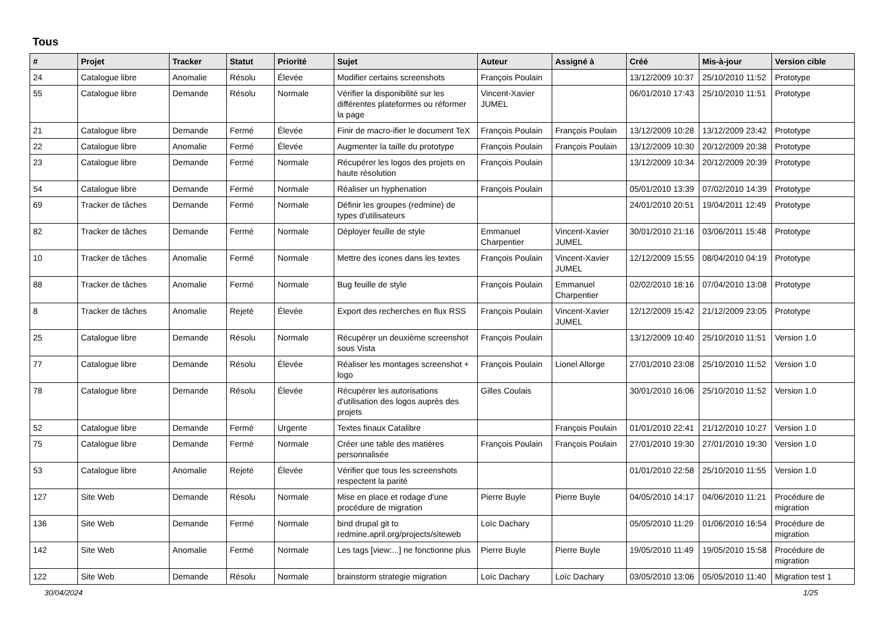Tous
| # | Projet | Tracker | Statut | Priorité | Sujet | Auteur | Assigné à | Créé | Mis-à-jour | Version cible |
| --- | --- | --- | --- | --- | --- | --- | --- | --- | --- | --- |
| 24 | Catalogue libre | Anomalie | Résolu | Élevée | Modifier certains screenshots | François Poulain | | 13/12/2009 10:37 | 25/10/2010 11:52 | Prototype |
| 55 | Catalogue libre | Demande | Résolu | Normale | Vérifier la disponibilité sur les différentes plateformes ou réformer la page | Vincent-Xavier JUMEL | | 06/01/2010 17:43 | 25/10/2010 11:51 | Prototype |
| 21 | Catalogue libre | Demande | Fermé | Élevée | Finir de macro-ifier le document TeX | François Poulain | François Poulain | 13/12/2009 10:28 | 13/12/2009 23:42 | Prototype |
| 22 | Catalogue libre | Anomalie | Fermé | Élevée | Augmenter la taille du prototype | François Poulain | François Poulain | 13/12/2009 10:30 | 20/12/2009 20:38 | Prototype |
| 23 | Catalogue libre | Demande | Fermé | Normale | Récupérer les logos des projets en haute résolution | François Poulain | | 13/12/2009 10:34 | 20/12/2009 20:39 | Prototype |
| 54 | Catalogue libre | Demande | Fermé | Normale | Réaliser un hyphenation | François Poulain | | 05/01/2010 13:39 | 07/02/2010 14:39 | Prototype |
| 69 | Tracker de tâches | Demande | Fermé | Normale | Définir les groupes (redmine) de types d'utilisateurs | | | 24/01/2010 20:51 | 19/04/2011 12:49 | Prototype |
| 82 | Tracker de tâches | Demande | Fermé | Normale | Déployer feuille de style | Emmanuel Charpentier | Vincent-Xavier JUMEL | 30/01/2010 21:16 | 03/06/2011 15:48 | Prototype |
| 10 | Tracker de tâches | Anomalie | Fermé | Normale | Mettre des icones dans les textes | François Poulain | Vincent-Xavier JUMEL | 12/12/2009 15:55 | 08/04/2010 04:19 | Prototype |
| 88 | Tracker de tâches | Anomalie | Fermé | Normale | Bug feuille de style | François Poulain | Emmanuel Charpentier | 02/02/2010 18:16 | 07/04/2010 13:08 | Prototype |
| 8 | Tracker de tâches | Anomalie | Rejeté | Élevée | Export des recherches en flux RSS | François Poulain | Vincent-Xavier JUMEL | 12/12/2009 15:42 | 21/12/2009 23:05 | Prototype |
| 25 | Catalogue libre | Demande | Résolu | Normale | Récupérer un deuxième screenshot sous Vista | François Poulain | | 13/12/2009 10:40 | 25/10/2010 11:51 | Version 1.0 |
| 77 | Catalogue libre | Demande | Résolu | Élevée | Réaliser les montages screenshot + logo | François Poulain | Lionel Allorge | 27/01/2010 23:08 | 25/10/2010 11:52 | Version 1.0 |
| 78 | Catalogue libre | Demande | Résolu | Élevée | Récupérer les autorisations d'utilisation des logos auprès des projets | Gilles Coulais | | 30/01/2010 16:06 | 25/10/2010 11:52 | Version 1.0 |
| 52 | Catalogue libre | Demande | Fermé | Urgente | Textes finaux Catalibre | | François Poulain | 01/01/2010 22:41 | 21/12/2010 10:27 | Version 1.0 |
| 75 | Catalogue libre | Demande | Fermé | Normale | Créer une table des matières personnalisée | François Poulain | François Poulain | 27/01/2010 19:30 | 27/01/2010 19:30 | Version 1.0 |
| 53 | Catalogue libre | Anomalie | Rejeté | Élevée | Vérifier que tous les screenshots respectent la parité | | | 01/01/2010 22:58 | 25/10/2010 11:55 | Version 1.0 |
| 127 | Site Web | Demande | Résolu | Normale | Mise en place et rodage d'une procédure de migration | Pierre Buyle | Pierre Buyle | 04/05/2010 14:17 | 04/06/2010 11:21 | Procédure de migration |
| 136 | Site Web | Demande | Fermé | Normale | bind drupal git to redmine.april.org/projects/siteweb | Loïc Dachary | | 05/05/2010 11:29 | 01/06/2010 16:54 | Procédure de migration |
| 142 | Site Web | Anomalie | Fermé | Normale | Les tags [view:...] ne fonctionne plus | Pierre Buyle | Pierre Buyle | 19/05/2010 11:49 | 19/05/2010 15:58 | Procédure de migration |
| 122 | Site Web | Demande | Résolu | Normale | brainstorm strategie migration | Loïc Dachary | Loïc Dachary | 03/05/2010 13:06 | 05/05/2010 11:40 | Migration test 1 |
30/04/2024 1/25